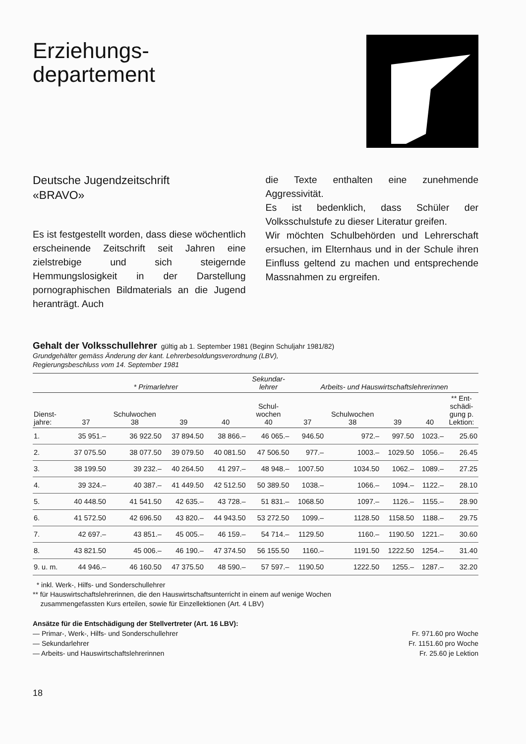Erziehungs-
departement
Deutsche Jugendzeitschrift
«BRAVO»
Es ist festgestellt worden, dass diese wöchentlich erscheinende Zeitschrift seit Jahren eine zielstrebige und sich steigernde Hemmungslosigkeit in der Darstellung pornographischen Bildmaterials an die Jugend heranträgt. Auch
die Texte enthalten eine zunehmende Aggressivität.
Es ist bedenklich, dass Schüler der Volksschulstufe zu dieser Literatur greifen.
Wir möchten Schulbehörden und Lehrerschaft ersuchen, im Elternhaus und in der Schule ihren Einfluss geltend zu machen und entsprechende Massnahmen zu ergreifen.
Gehalt der Volksschullehrer gültig ab 1. September 1981 (Beginn Schuljahr 1981/82)
Grundgehälter gemäss Änderung der kant. Lehrerbesoldungsverordnung (LBV),
Regierungsbeschluss vom 14. September 1981
| | * Primarlehrer | | | | Sekundar- lehrer | Arbeits- und Hauswirtschaftslehrerinnen | | | | |
| --- | --- | --- | --- | --- | --- | --- | --- | --- | --- | --- |
| Dienst- jahre: | 37 | Schulwochen 38 | 39 | 40 | Schul- wochen 40 | 37 | Schulwochen 38 | 39 | 40 | ** Ent- schädi- gung p. Lektion: |
| 1. | 35 951.– | 36 922.50 | 37 894.50 | 38 866.– | 46 065.– | 946.50 | 972.– | 997.50 | 1023.– | 25.60 |
| 2. | 37 075.50 | 38 077.50 | 39 079.50 | 40 081.50 | 47 506.50 | 977.– | 1003.– | 1029.50 | 1056.– | 26.45 |
| 3. | 38 199.50 | 39 232.– | 40 264.50 | 41 297.– | 48 948.– | 1007.50 | 1034.50 | 1062.– | 1089.– | 27.25 |
| 4. | 39 324.– | 40 387.– | 41 449.50 | 42 512.50 | 50 389.50 | 1038.– | 1066.– | 1094.– | 1122.– | 28.10 |
| 5. | 40 448.50 | 41 541.50 | 42 635.– | 43 728.– | 51 831.– | 1068.50 | 1097.– | 1126.– | 1155.– | 28.90 |
| 6. | 41 572.50 | 42 696.50 | 43 820.– | 44 943.50 | 53 272.50 | 1099.– | 1128.50 | 1158.50 | 1188.– | 29.75 |
| 7. | 42 697.– | 43 851.– | 45 005.– | 46 159.– | 54 714.– | 1129.50 | 1160.– | 1190.50 | 1221.– | 30.60 |
| 8. | 43 821.50 | 45 006.– | 46 190.– | 47 374.50 | 56 155.50 | 1160.– | 1191.50 | 1222.50 | 1254.– | 31.40 |
| 9. u. m. | 44 946.– | 46 160.50 | 47 375.50 | 48 590.– | 57 597.– | 1190.50 | 1222.50 | 1255.– | 1287.– | 32.20 |
* inkl. Werk-, Hilfs- und Sonderschullehrer
** für Hauswirtschaftslehrerinnen, die den Hauswirtschaftsunterricht in einem auf wenige Wochen
zusammengefassten Kurs erteilen, sowie für Einzellektionen (Art. 4 LBV)
Ansätze für die Entschädigung der Stellvertreter (Art. 16 LBV):
— Primar-, Werk-, Hilfs- und Sonderschullehrer Fr. 971.60 pro Woche
— Sekundarlehrer Fr. 1151.60 pro Woche
— Arbeits- und Hauswirtschaftslehrerinnen Fr. 25.60 je Lektion
18